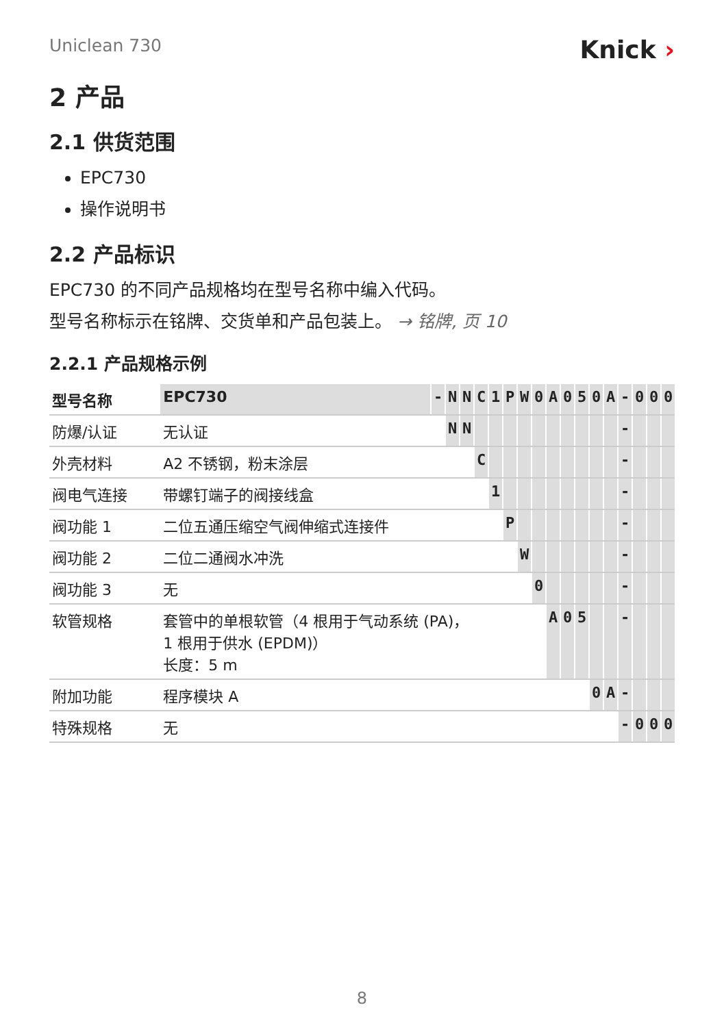Uniclean 730
Knick ›
2 产品
2.1 供货范围
EPC730
操作说明书
2.2 产品标识
EPC730 的不同产品规格均在型号名称中编入代码。
型号名称标示在铭牌、交货单和产品包装上。 → 铭牌, 页 10
2.2.1 产品规格示例
| 型号名称 | | EPC730 | - | N | N | C | 1 | P | W | 0 | A | 0 | 5 | 0 | A | - | 0 | 0 | 0 |
| 防爆/认证 | 无认证 | | | N | N | | | | | | | | | | | - | | | |
| 外壳材料 | A2 不锈钢，粉末涂层 | | | | | C | | | | | | | | | | - | | | |
| 阀电气连接 | 带螺钉端子的阀接线盒 | | | | | | 1 | | | | | | | | | - | | | |
| 阀功能 1 | 二位五通压缩空气阀伸缩式连接件 | | | | | | | P | | | | | | | | - | | | |
| 阀功能 2 | 二位二通阀水冲洗 | | | | | | | | W | | | | | | | - | | | |
| 阀功能 3 | 无 | | | | | | | | | 0 | | | | | | - | | | |
| 软管规格 | 套管中的单根软管（4 根用于气动系统 (PA)， 1 根用于供水 (EPDM)） 长度：5 m | | | | | | | | | | A | 0 | 5 | | | - | | | |
| 附加功能 | 程序模块 A | | | | | | | | | | | | | 0 | A | - | | | |
| 特殊规格 | 无 | | | | | | | | | | | | | | | - | 0 | 0 | 0 |
8